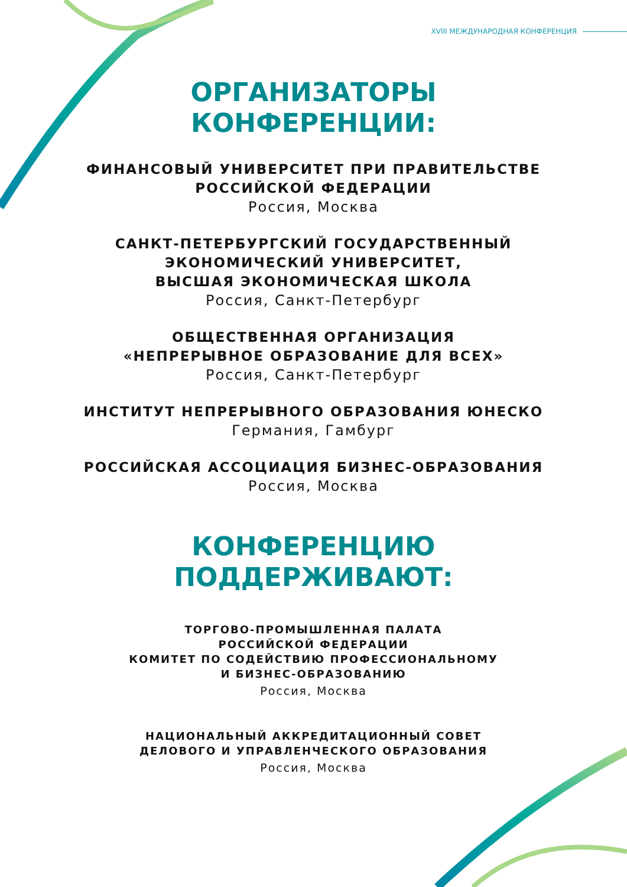XVIII МЕЖДУНАРОДНАЯ КОНФЕРЕНЦИЯ
ОРГАНИЗАТОРЫ
КОНФЕРЕНЦИИ:
ФИНАНСОВЫЙ УНИВЕРСИТЕТ ПРИ ПРАВИТЕЛЬСТВЕ
РОССИЙСКОЙ ФЕДЕРАЦИИ
Россия, Москва
САНКТ-ПЕТЕРБУРГСКИЙ ГОСУДАРСТВЕННЫЙ
ЭКОНОМИЧЕСКИЙ УНИВЕРСИТЕТ,
ВЫСШАЯ ЭКОНОМИЧЕСКАЯ ШКОЛА
Россия, Санкт-Петербург
ОБЩЕСТВЕННАЯ ОРГАНИЗАЦИЯ
«НЕПРЕРЫВНОЕ ОБРАЗОВАНИЕ ДЛЯ ВСЕХ»
Россия, Санкт-Петербург
ИНСТИТУТ НЕПРЕРЫВНОГО ОБРАЗОВАНИЯ ЮНЕСКО
Германия, Гамбург
РОССИЙСКАЯ АССОЦИАЦИЯ БИЗНЕС-ОБРАЗОВАНИЯ
Россия, Москва
КОНФЕРЕНЦИЮ
ПОДДЕРЖИВАЮТ:
ТОРГОВО-ПРОМЫШЛЕННАЯ ПАЛАТА
РОССИЙСКОЙ ФЕДЕРАЦИИ
КОМИТЕТ ПО СОДЕЙСТВИЮ ПРОФЕССИОНАЛЬНОМУ
И БИЗНЕС-ОБРАЗОВАНИЮ
Россия, Москва
НАЦИОНАЛЬНЫЙ АККРЕДИТАЦИОННЫЙ СОВЕТ
ДЕЛОВОГО И УПРАВЛЕНЧЕСКОГО ОБРАЗОВАНИЯ
Россия, Москва